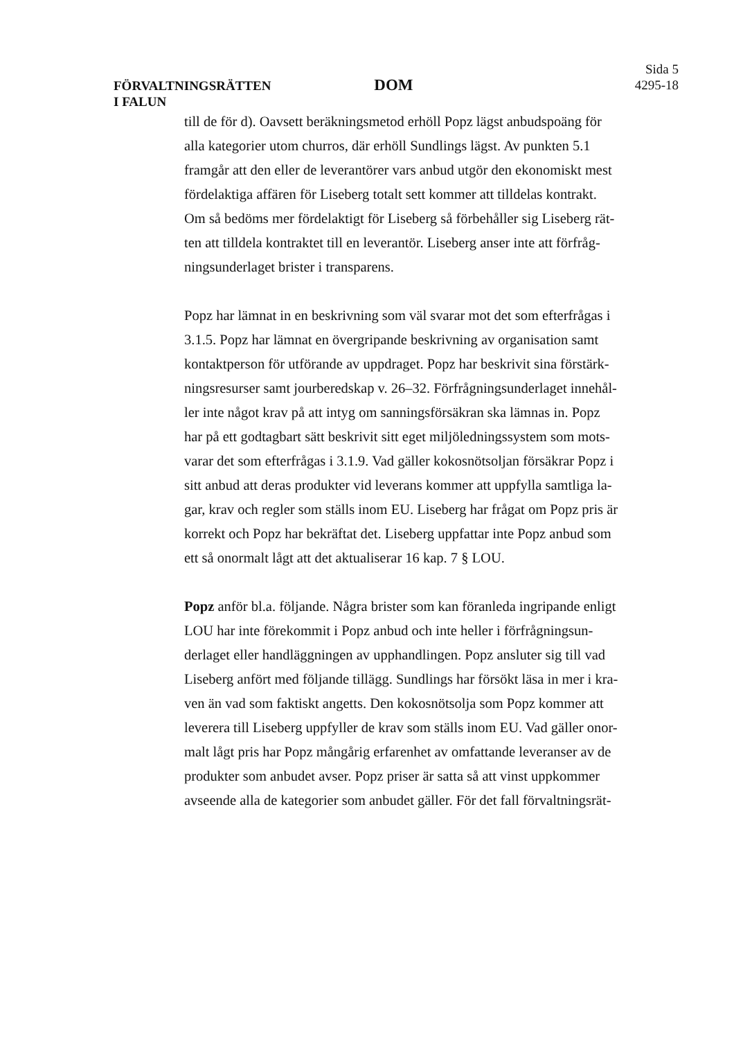FÖRVALTNINGSRÄTTEN
I FALUN
DOM
Sida 5
4295-18
till de för d). Oavsett beräkningsmetod erhöll Popz lägst anbudspoäng för alla kategorier utom churros, där erhöll Sundlings lägst. Av punkten 5.1 framgår att den eller de leverantörer vars anbud utgör den ekonomiskt mest fördelaktiga affären för Liseberg totalt sett kommer att tilldelas kontrakt. Om så bedöms mer fördelaktigt för Liseberg så förbehåller sig Liseberg rät-ten att tilldela kontraktet till en leverantör. Liseberg anser inte att förfråg-ningsunderlaget brister i transparens.
Popz har lämnat in en beskrivning som väl svarar mot det som efterfrågas i 3.1.5. Popz har lämnat en övergripande beskrivning av organisation samt kontaktperson för utförande av uppdraget. Popz har beskrivit sina förstärk-ningsresurser samt jourberedskap v. 26–32. Förfrågningsunderlaget innehål-ler inte något krav på att intyg om sanningsförsäkran ska lämnas in. Popz har på ett godtagbart sätt beskrivit sitt eget miljöledningssystem som mots-varar det som efterfrågas i 3.1.9. Vad gäller kokosnötsoljan försäkrar Popz i sitt anbud att deras produkter vid leverans kommer att uppfylla samtliga la-gar, krav och regler som ställs inom EU. Liseberg har frågat om Popz pris är korrekt och Popz har bekräftat det. Liseberg uppfattar inte Popz anbud som ett så onormalt lågt att det aktualiserar 16 kap. 7 § LOU.
Popz anför bl.a. följande. Några brister som kan föranleda ingripande enligt LOU har inte förekommit i Popz anbud och inte heller i förfrågningsun-derlaget eller handläggningen av upphandlingen. Popz ansluter sig till vad Liseberg anfört med följande tillägg. Sundlings har försökt läsa in mer i kra-ven än vad som faktiskt angetts. Den kokosnötsolja som Popz kommer att leverera till Liseberg uppfyller de krav som ställs inom EU. Vad gäller onor-malt lågt pris har Popz mångårig erfarenhet av omfattande leveranser av de produkter som anbudet avser. Popz priser är satta så att vinst uppkommer avseende alla de kategorier som anbudet gäller. För det fall förvaltningsrät-